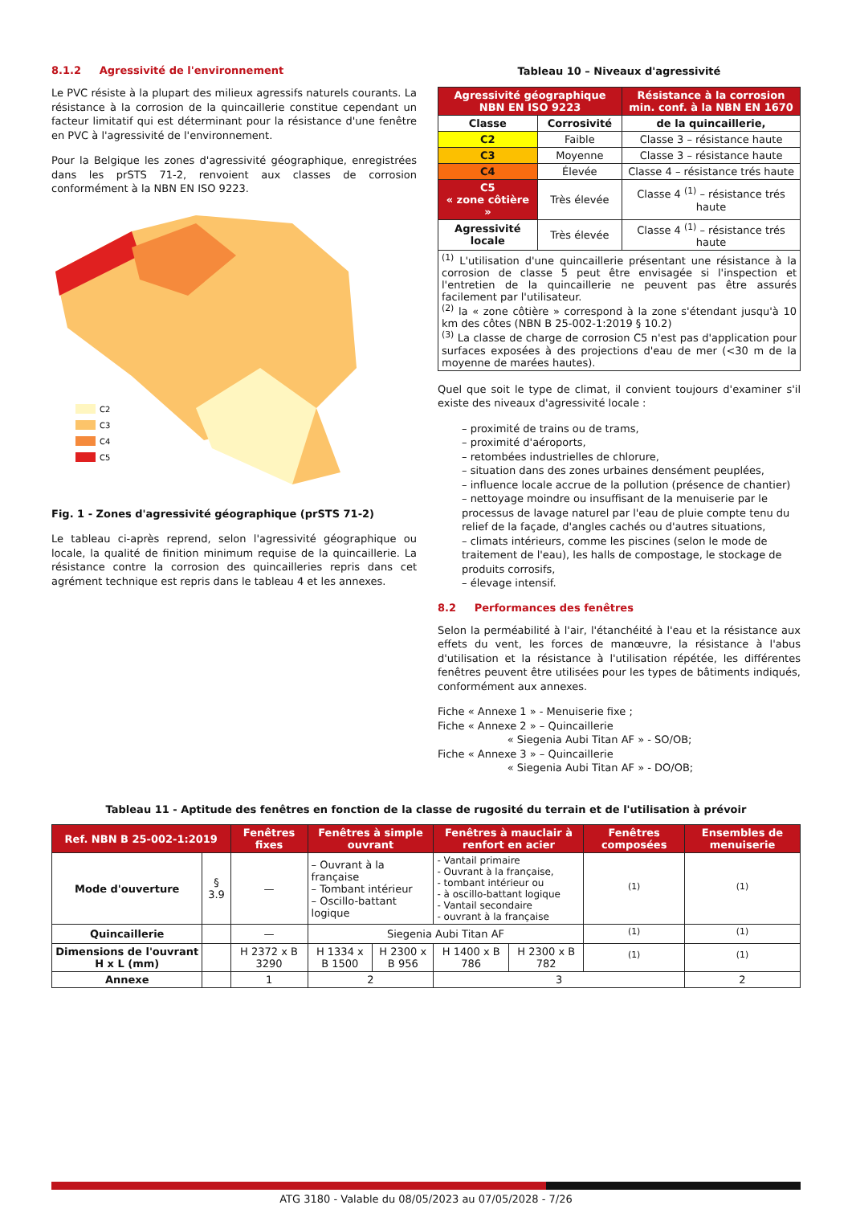8.1.2 Agressivité de l'environnement
Le PVC résiste à la plupart des milieux agressifs naturels courants. La résistance à la corrosion de la quincaillerie constitue cependant un facteur limitatif qui est déterminant pour la résistance d'une fenêtre en PVC à l'agressivité de l'environnement.
Pour la Belgique les zones d'agressivité géographique, enregistrées dans les prSTS 71-2, renvoient aux classes de corrosion conformément à la NBN EN ISO 9223.
C2
C3
C4
C5
Fig. 1 - Zones d'agressivité géographique (prSTS 71-2)
Le tableau ci-après reprend, selon l'agressivité géographique ou locale, la qualité de finition minimum requise de la quincaillerie. La résistance contre la corrosion des quincailleries repris dans cet agrément technique est repris dans le tableau 4 et les annexes.
Tableau 10 – Niveaux d'agressivité
| Agressivité géographique NBN EN ISO 9223 | | Résistance à la corrosion min. conf. à la NBN EN 1670 |
| --- | --- | --- |
| Classe | Corrosivité | de la quincaillerie, |
| C2 | Faible | Classe 3 – résistance haute |
| C3 | Moyenne | Classe 3 – résistance haute |
| C4 | Élevée | Classe 4 – résistance trés haute |
| C5 « zone côtière » | Très élevée | Classe 4 <sup>(1)</sup> – résistance trés haute |
| Agressivité locale | Très élevée | Classe 4 <sup>(1)</sup> – résistance trés haute |
| <sup>(1)</sup> L'utilisation d'une quincaillerie présentant une résistance à la corrosion de classe 5 peut être envisagée si l'inspection et l'entretien de la quincaillerie ne peuvent pas être assurés facilement par l'utilisateur. <sup>(2)</sup> la « zone côtière » correspond à la zone s'étendant jusqu'à 10 km des côtes (NBN B 25-002-1:2019 § 10.2) <sup>(3)</sup> La classe de charge de corrosion C5 n'est pas d'application pour surfaces exposées à des projections d'eau de mer (<30 m de la moyenne de marées hautes). | | |
Quel que soit le type de climat, il convient toujours d'examiner s'il existe des niveaux d'agressivité locale :
– proximité de trains ou de trams,
– proximité d'aéroports,
– retombées industrielles de chlorure,
– situation dans des zones urbaines densément peuplées,
– influence locale accrue de la pollution (présence de chantier)
– nettoyage moindre ou insuffisant de la menuiserie par le processus de lavage naturel par l'eau de pluie compte tenu du relief de la façade, d'angles cachés ou d'autres situations,
– climats intérieurs, comme les piscines (selon le mode de traitement de l'eau), les halls de compostage, le stockage de produits corrosifs,
– élevage intensif.
8.2 Performances des fenêtres
Selon la perméabilité à l'air, l'étanchéité à l'eau et la résistance aux effets du vent, les forces de manœuvre, la résistance à l'abus d'utilisation et la résistance à l'utilisation répétée, les différentes fenêtres peuvent être utilisées pour les types de bâtiments indiqués, conformément aux annexes.
Fiche « Annexe 1 » - Menuiserie fixe ;
Fiche « Annexe 2 » – Quincaillerie
« Siegenia Aubi Titan AF » - SO/OB;
Fiche « Annexe 3 » – Quincaillerie
« Siegenia Aubi Titan AF » - DO/OB;
Tableau 11 - Aptitude des fenêtres en fonction de la classe de rugosité du terrain et de l'utilisation à prévoir
| Ref. NBN B 25-002-1:2019 | | Fenêtres fixes | Fenêtres à simple ouvrant | | Fenêtres à mauclair à renfort en acier | | Fenêtres composées | Ensembles de menuiserie |
| --- | --- | --- | --- | --- | --- | --- | --- | --- |
| Mode d'ouverture | § 3.9 | — | – Ouvrant à la française – Tombant intérieur – Oscillo-battant logique | | - Vantail primaire - Ouvrant à la française, - tombant intérieur ou - à oscillo-battant logique - Vantail secondaire - ouvrant à la française | | <sup>(1)</sup> | <sup>(1)</sup> |
| Quincaillerie | | — | Siegenia Aubi Titan AF | | | | <sup>(1)</sup> | <sup>(1)</sup> |
| Dimensions de l'ouvrant H x L (mm) | | H 2372 x B 3290 | H 1334 x B 1500 | H 2300 x B 956 | H 1400 x B 786 | H 2300 x B 782 | <sup>(1)</sup> | <sup>(1)</sup> |
| Annexe | | 1 | 2 | | 3 | | | 2 |
ATG 3180 - Valable du 08/05/2023 au 07/05/2028 - 7/26